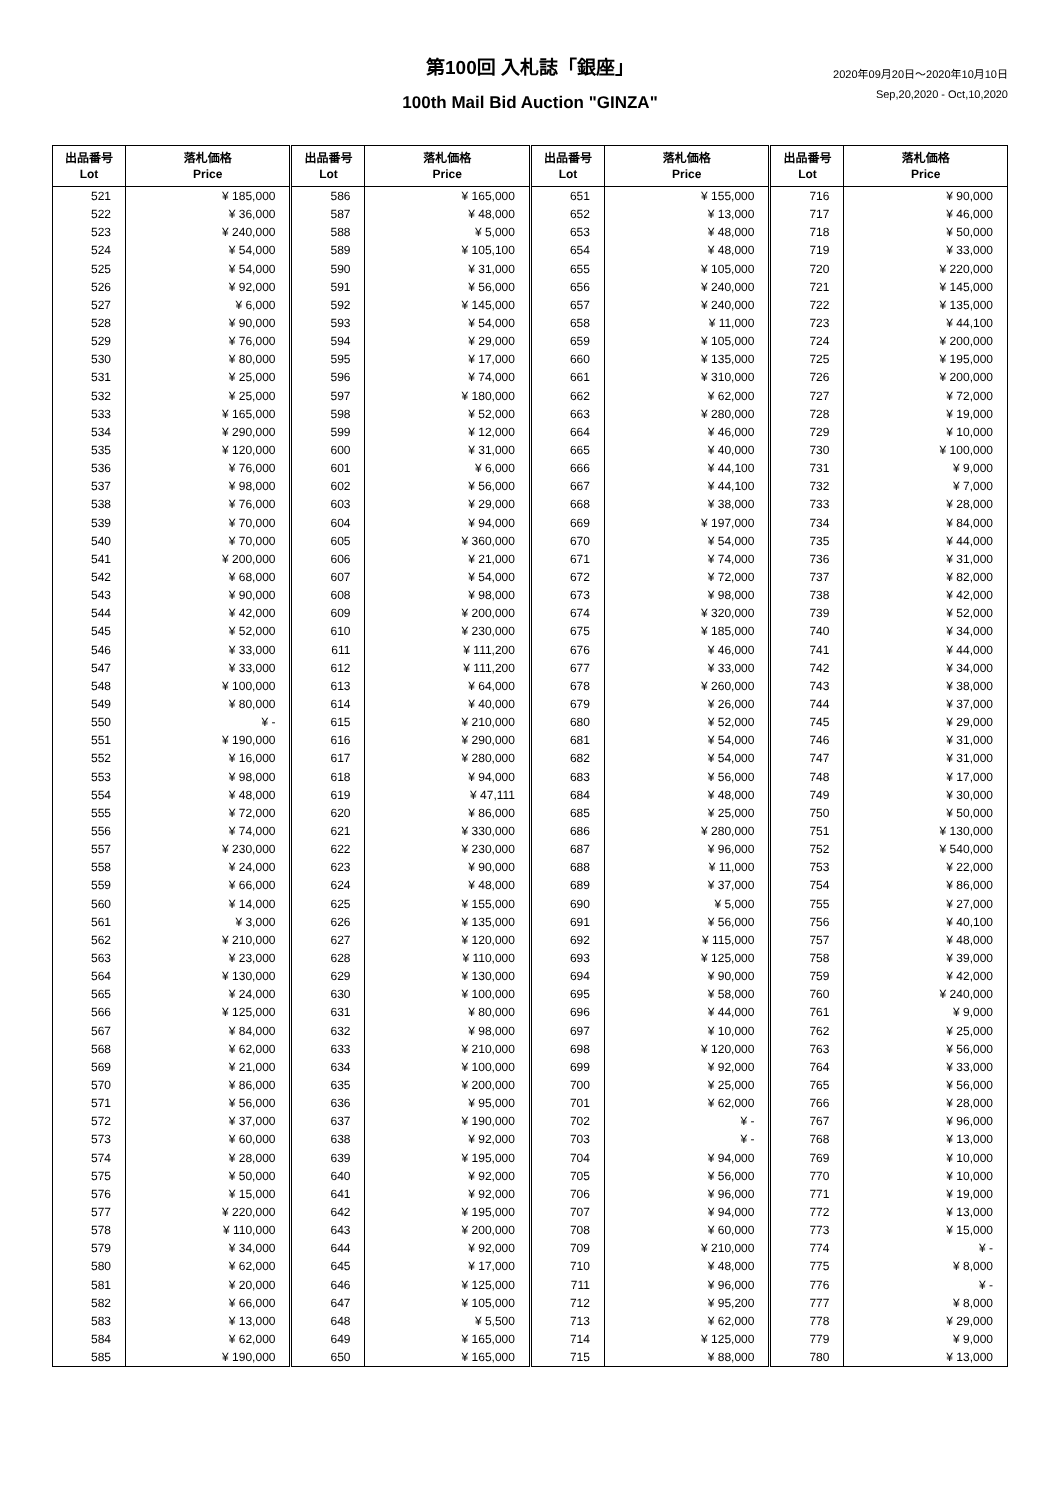第100回 入札誌「銀座」
100th Mail Bid Auction "GINZA"
2020年09月20日～2020年10月10日
Sep,20,2020 - Oct,10,2020
| 出品番号 Lot | 落札価格 Price | 出品番号 Lot | 落札価格 Price | 出品番号 Lot | 落札価格 Price | 出品番号 Lot | 落札価格 Price |
| --- | --- | --- | --- | --- | --- | --- | --- |
| 521 | ¥ 185,000 | 586 | ¥ 165,000 | 651 | ¥ 155,000 | 716 | ¥ 90,000 |
| 522 | ¥ 36,000 | 587 | ¥ 48,000 | 652 | ¥ 13,000 | 717 | ¥ 46,000 |
| 523 | ¥ 240,000 | 588 | ¥ 5,000 | 653 | ¥ 48,000 | 718 | ¥ 50,000 |
| 524 | ¥ 54,000 | 589 | ¥ 105,100 | 654 | ¥ 48,000 | 719 | ¥ 33,000 |
| 525 | ¥ 54,000 | 590 | ¥ 31,000 | 655 | ¥ 105,000 | 720 | ¥ 220,000 |
| 526 | ¥ 92,000 | 591 | ¥ 56,000 | 656 | ¥ 240,000 | 721 | ¥ 145,000 |
| 527 | ¥ 6,000 | 592 | ¥ 145,000 | 657 | ¥ 240,000 | 722 | ¥ 135,000 |
| 528 | ¥ 90,000 | 593 | ¥ 54,000 | 658 | ¥ 11,000 | 723 | ¥ 44,100 |
| 529 | ¥ 76,000 | 594 | ¥ 29,000 | 659 | ¥ 105,000 | 724 | ¥ 200,000 |
| 530 | ¥ 80,000 | 595 | ¥ 17,000 | 660 | ¥ 135,000 | 725 | ¥ 195,000 |
| 531 | ¥ 25,000 | 596 | ¥ 74,000 | 661 | ¥ 310,000 | 726 | ¥ 200,000 |
| 532 | ¥ 25,000 | 597 | ¥ 180,000 | 662 | ¥ 62,000 | 727 | ¥ 72,000 |
| 533 | ¥ 165,000 | 598 | ¥ 52,000 | 663 | ¥ 280,000 | 728 | ¥ 19,000 |
| 534 | ¥ 290,000 | 599 | ¥ 12,000 | 664 | ¥ 46,000 | 729 | ¥ 10,000 |
| 535 | ¥ 120,000 | 600 | ¥ 31,000 | 665 | ¥ 40,000 | 730 | ¥ 100,000 |
| 536 | ¥ 76,000 | 601 | ¥ 6,000 | 666 | ¥ 44,100 | 731 | ¥ 9,000 |
| 537 | ¥ 98,000 | 602 | ¥ 56,000 | 667 | ¥ 44,100 | 732 | ¥ 7,000 |
| 538 | ¥ 76,000 | 603 | ¥ 29,000 | 668 | ¥ 38,000 | 733 | ¥ 28,000 |
| 539 | ¥ 70,000 | 604 | ¥ 94,000 | 669 | ¥ 197,000 | 734 | ¥ 84,000 |
| 540 | ¥ 70,000 | 605 | ¥ 360,000 | 670 | ¥ 54,000 | 735 | ¥ 44,000 |
| 541 | ¥ 200,000 | 606 | ¥ 21,000 | 671 | ¥ 74,000 | 736 | ¥ 31,000 |
| 542 | ¥ 68,000 | 607 | ¥ 54,000 | 672 | ¥ 72,000 | 737 | ¥ 82,000 |
| 543 | ¥ 90,000 | 608 | ¥ 98,000 | 673 | ¥ 98,000 | 738 | ¥ 42,000 |
| 544 | ¥ 42,000 | 609 | ¥ 200,000 | 674 | ¥ 320,000 | 739 | ¥ 52,000 |
| 545 | ¥ 52,000 | 610 | ¥ 230,000 | 675 | ¥ 185,000 | 740 | ¥ 34,000 |
| 546 | ¥ 33,000 | 611 | ¥ 111,200 | 676 | ¥ 46,000 | 741 | ¥ 44,000 |
| 547 | ¥ 33,000 | 612 | ¥ 111,200 | 677 | ¥ 33,000 | 742 | ¥ 34,000 |
| 548 | ¥ 100,000 | 613 | ¥ 64,000 | 678 | ¥ 260,000 | 743 | ¥ 38,000 |
| 549 | ¥ 80,000 | 614 | ¥ 40,000 | 679 | ¥ 26,000 | 744 | ¥ 37,000 |
| 550 | ¥ - | 615 | ¥ 210,000 | 680 | ¥ 52,000 | 745 | ¥ 29,000 |
| 551 | ¥ 190,000 | 616 | ¥ 290,000 | 681 | ¥ 54,000 | 746 | ¥ 31,000 |
| 552 | ¥ 16,000 | 617 | ¥ 280,000 | 682 | ¥ 54,000 | 747 | ¥ 31,000 |
| 553 | ¥ 98,000 | 618 | ¥ 94,000 | 683 | ¥ 56,000 | 748 | ¥ 17,000 |
| 554 | ¥ 48,000 | 619 | ¥ 47,111 | 684 | ¥ 48,000 | 749 | ¥ 30,000 |
| 555 | ¥ 72,000 | 620 | ¥ 86,000 | 685 | ¥ 25,000 | 750 | ¥ 50,000 |
| 556 | ¥ 74,000 | 621 | ¥ 330,000 | 686 | ¥ 280,000 | 751 | ¥ 130,000 |
| 557 | ¥ 230,000 | 622 | ¥ 230,000 | 687 | ¥ 96,000 | 752 | ¥ 540,000 |
| 558 | ¥ 24,000 | 623 | ¥ 90,000 | 688 | ¥ 11,000 | 753 | ¥ 22,000 |
| 559 | ¥ 66,000 | 624 | ¥ 48,000 | 689 | ¥ 37,000 | 754 | ¥ 86,000 |
| 560 | ¥ 14,000 | 625 | ¥ 155,000 | 690 | ¥ 5,000 | 755 | ¥ 27,000 |
| 561 | ¥ 3,000 | 626 | ¥ 135,000 | 691 | ¥ 56,000 | 756 | ¥ 40,100 |
| 562 | ¥ 210,000 | 627 | ¥ 120,000 | 692 | ¥ 115,000 | 757 | ¥ 48,000 |
| 563 | ¥ 23,000 | 628 | ¥ 110,000 | 693 | ¥ 125,000 | 758 | ¥ 39,000 |
| 564 | ¥ 130,000 | 629 | ¥ 130,000 | 694 | ¥ 90,000 | 759 | ¥ 42,000 |
| 565 | ¥ 24,000 | 630 | ¥ 100,000 | 695 | ¥ 58,000 | 760 | ¥ 240,000 |
| 566 | ¥ 125,000 | 631 | ¥ 80,000 | 696 | ¥ 44,000 | 761 | ¥ 9,000 |
| 567 | ¥ 84,000 | 632 | ¥ 98,000 | 697 | ¥ 10,000 | 762 | ¥ 25,000 |
| 568 | ¥ 62,000 | 633 | ¥ 210,000 | 698 | ¥ 120,000 | 763 | ¥ 56,000 |
| 569 | ¥ 21,000 | 634 | ¥ 100,000 | 699 | ¥ 92,000 | 764 | ¥ 33,000 |
| 570 | ¥ 86,000 | 635 | ¥ 200,000 | 700 | ¥ 25,000 | 765 | ¥ 56,000 |
| 571 | ¥ 56,000 | 636 | ¥ 95,000 | 701 | ¥ 62,000 | 766 | ¥ 28,000 |
| 572 | ¥ 37,000 | 637 | ¥ 190,000 | 702 | ¥ - | 767 | ¥ 96,000 |
| 573 | ¥ 60,000 | 638 | ¥ 92,000 | 703 | ¥ - | 768 | ¥ 13,000 |
| 574 | ¥ 28,000 | 639 | ¥ 195,000 | 704 | ¥ 94,000 | 769 | ¥ 10,000 |
| 575 | ¥ 50,000 | 640 | ¥ 92,000 | 705 | ¥ 56,000 | 770 | ¥ 10,000 |
| 576 | ¥ 15,000 | 641 | ¥ 92,000 | 706 | ¥ 96,000 | 771 | ¥ 19,000 |
| 577 | ¥ 220,000 | 642 | ¥ 195,000 | 707 | ¥ 94,000 | 772 | ¥ 13,000 |
| 578 | ¥ 110,000 | 643 | ¥ 200,000 | 708 | ¥ 60,000 | 773 | ¥ 15,000 |
| 579 | ¥ 34,000 | 644 | ¥ 92,000 | 709 | ¥ 210,000 | 774 | ¥ - |
| 580 | ¥ 62,000 | 645 | ¥ 17,000 | 710 | ¥ 48,000 | 775 | ¥ 8,000 |
| 581 | ¥ 20,000 | 646 | ¥ 125,000 | 711 | ¥ 96,000 | 776 | ¥ - |
| 582 | ¥ 66,000 | 647 | ¥ 105,000 | 712 | ¥ 95,200 | 777 | ¥ 8,000 |
| 583 | ¥ 13,000 | 648 | ¥ 5,500 | 713 | ¥ 62,000 | 778 | ¥ 29,000 |
| 584 | ¥ 62,000 | 649 | ¥ 165,000 | 714 | ¥ 125,000 | 779 | ¥ 9,000 |
| 585 | ¥ 190,000 | 650 | ¥ 165,000 | 715 | ¥ 88,000 | 780 | ¥ 13,000 |